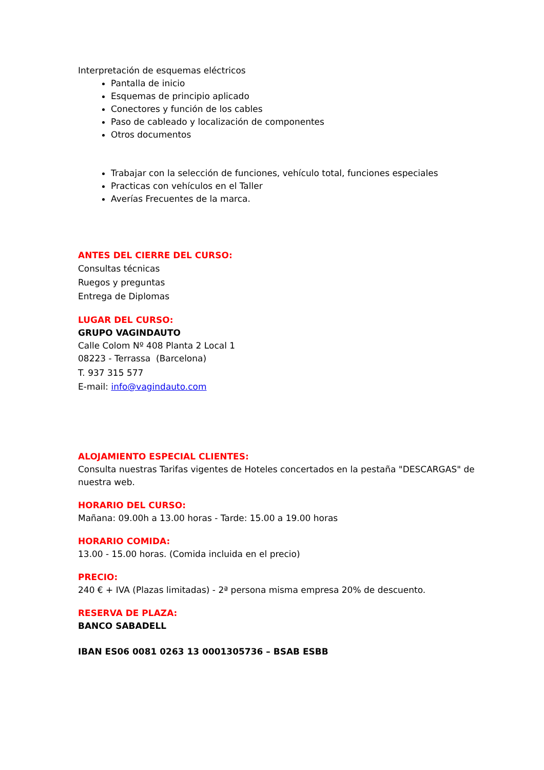Interpretación de esquemas eléctricos
Pantalla de inicio
Esquemas de principio aplicado
Conectores y función de los cables
Paso de cableado y localización de componentes
Otros documentos
Trabajar con la selección de funciones, vehículo total, funciones especiales
Practicas con vehículos en el Taller
Averías Frecuentes de la marca.
ANTES DEL CIERRE DEL CURSO:
Consultas técnicas
Ruegos y preguntas
Entrega de Diplomas
LUGAR DEL CURSO:
GRUPO VAGINDAUTO
Calle Colom Nº 408 Planta 2 Local 1
08223 - Terrassa (Barcelona)
T. 937 315 577
E-mail: info@vagindauto.com
ALOJAMIENTO ESPECIAL CLIENTES:
Consulta nuestras Tarifas vigentes de Hoteles concertados en la pestaña "DESCARGAS" de nuestra web.
HORARIO DEL CURSO:
Mañana: 09.00h a 13.00 horas - Tarde: 15.00 a 19.00 horas
HORARIO COMIDA:
13.00 - 15.00 horas. (Comida incluida en el precio)
PRECIO:
240 € + IVA (Plazas limitadas) - 2ª persona misma empresa 20% de descuento.
RESERVA DE PLAZA:
BANCO SABADELL
IBAN ES06 0081 0263 13 0001305736 – BSAB ESBB